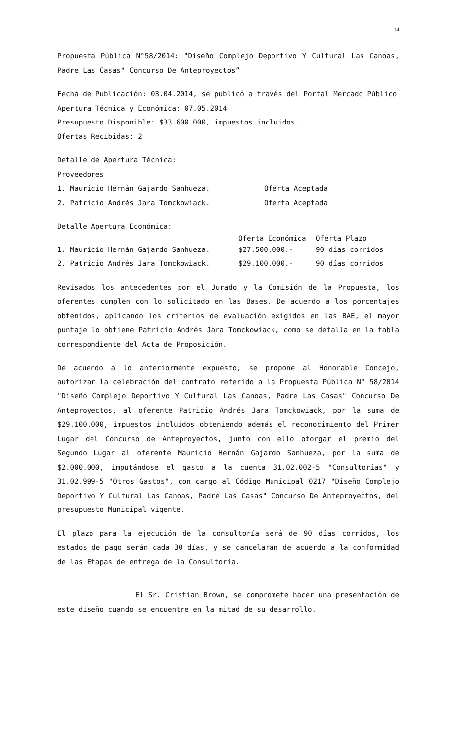14
Propuesta Pública N°58/2014: "Diseño Complejo Deportivo Y Cultural Las Canoas, Padre Las Casas" Concurso De Anteproyectos”
Fecha de Publicación: 03.04.2014, se publicó a través del Portal Mercado Público
Apertura Técnica y Económica: 07.05.2014
Presupuesto Disponible: $33.600.000, impuestos incluidos.
Ofertas Recibidas: 2
Detalle de Apertura Técnica:
Proveedores
| 1. Mauricio Hernán Gajardo Sanhueza. | Oferta Aceptada |
| 2. Patricio Andrés Jara Tomckowiack. | Oferta Aceptada |
Detalle Apertura Económica:
| | Oferta Económica | Oferta Plazo |
| --- | --- | --- |
| 1. Mauricio Hernán Gajardo Sanhueza. | $27.500.000.- | 90 días corridos |
| 2. Patricio Andrés Jara Tomckowiack. | $29.100.000.- | 90 días corridos |
Revisados los antecedentes por el Jurado y la Comisión de la Propuesta, los oferentes cumplen con lo solicitado en las Bases. De acuerdo a los porcentajes obtenidos, aplicando los criterios de evaluación exigidos en las BAE, el mayor puntaje lo obtiene Patricio Andrés Jara Tomckowiack, como se detalla en la tabla correspondiente del Acta de Proposición.
De acuerdo a lo anteriormente expuesto, se propone al Honorable Concejo, autorizar la celebración del contrato referido a la Propuesta Pública N° 58/2014 "Diseño Complejo Deportivo Y Cultural Las Canoas, Padre Las Casas" Concurso De Anteproyectos, al oferente Patricio Andrés Jara Tomckowiack, por la suma de $29.100.000, impuestos incluidos obteniendo además el reconocimiento del Primer Lugar del Concurso de Anteproyectos, junto con ello otorgar el premio del Segundo Lugar al oferente Mauricio Hernán Gajardo Sanhueza, por la suma de $2.000.000, imputándose el gasto a la cuenta 31.02.002-5 "Consultorías" y 31.02.999-5 "Otros Gastos", con cargo al Código Municipal 0217 "Diseño Complejo Deportivo Y Cultural Las Canoas, Padre Las Casas" Concurso De Anteproyectos, del presupuesto Municipal vigente.
El plazo para la ejecución de la consultoría será de 90 días corridos, los estados de pago serán cada 30 días, y se cancelarán de acuerdo a la conformidad de las Etapas de entrega de la Consultoría.
El Sr. Cristian Brown, se compromete hacer una presentación de este diseño cuando se encuentre en la mitad de su desarrollo.